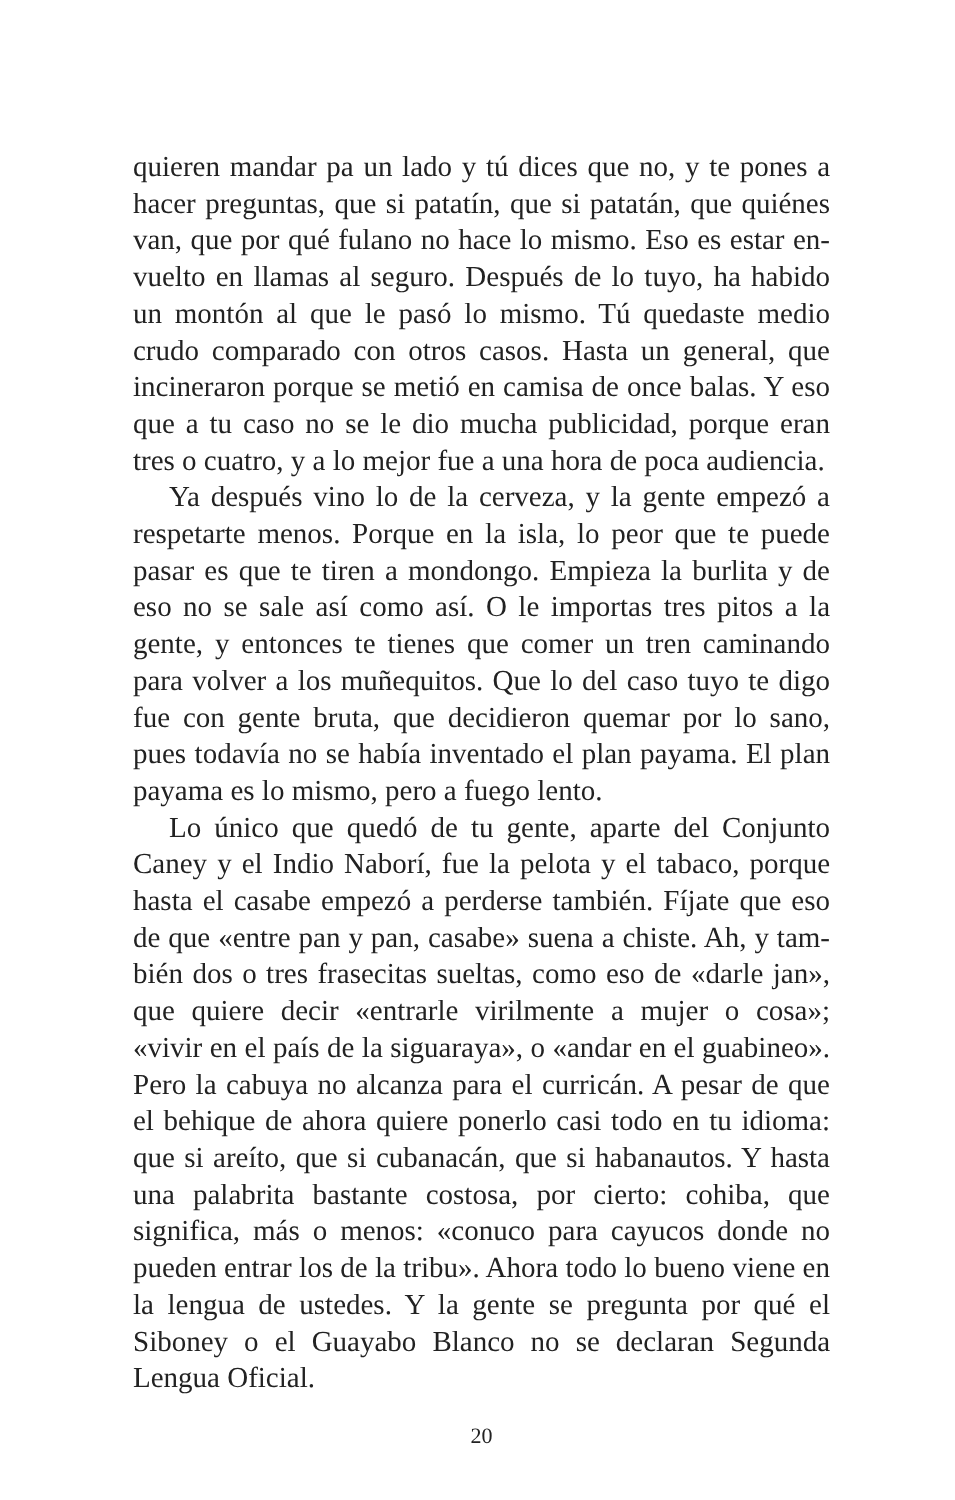quieren mandar pa un lado y tú dices que no, y te pones a hacer preguntas, que si patatín, que si patatán, que quiénes van, que por qué fulano no hace lo mismo. Eso es estar en­vuelto en llamas al seguro. Después de lo tuyo, ha habido un montón al que le pasó lo mismo. Tú quedaste medio crudo comparado con otros casos. Hasta un general, que incine­raron porque se metió en camisa de once balas. Y eso que a tu caso no se le dio mucha publicidad, porque eran tres o cuatro, y a lo mejor fue a una hora de poca audiencia.
Ya después vino lo de la cerveza, y la gente empezó a respetarte menos. Porque en la isla, lo peor que te puede pasar es que te tiren a mondongo. Empieza la burlita y de eso no se sale así como así. O le importas tres pitos a la gente, y entonces te tienes que comer un tren caminando para volver a los muñequitos. Que lo del caso tuyo te digo fue con gente bruta, que decidieron quemar por lo sano, pues todavía no se había inventado el plan payama. El plan payama es lo mismo, pero a fuego lento.
Lo único que quedó de tu gente, aparte del Conjunto Caney y el Indio Naborí, fue la pelota y el tabaco, porque hasta el casabe empezó a perderse también. Fíjate que eso de que «entre pan y pan, casabe» suena a chiste. Ah, y tam­bién dos o tres frasecitas sueltas, como eso de «darle jan», que quiere decir «entrarle virilmente a mujer o cosa»; «vivir en el país de la siguaraya», o «andar en el guabineo». Pero la cabuya no alcanza para el curricán. A pesar de que el be­hique de ahora quiere ponerlo casi todo en tu idioma: que si areíto, que si cubanacán, que si habanautos. Y hasta una palabrita bastante costosa, por cierto: cohiba, que significa, más o menos: «conuco para cayucos donde no pueden en­trar los de la tribu». Ahora todo lo bueno viene en la lengua de ustedes. Y la gente se pregunta por qué el Siboney o el Guayabo Blanco no se declaran Segunda Lengua Oficial.
20